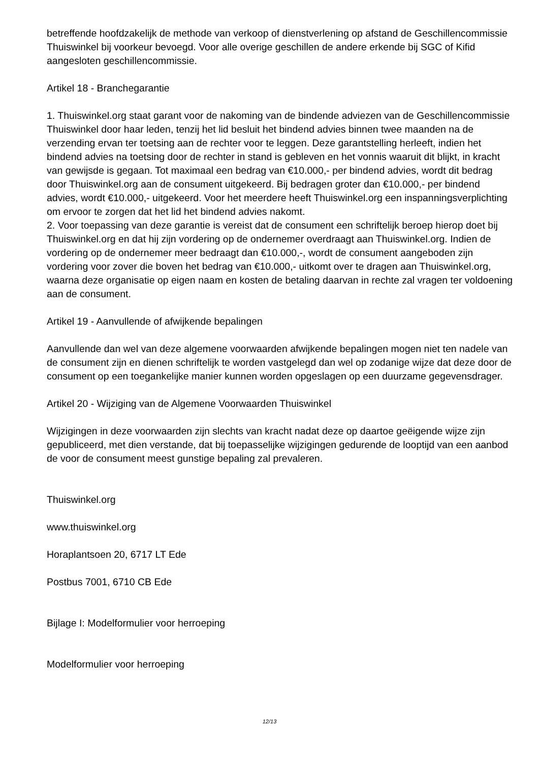betreffende hoofdzakelijk de methode van verkoop of dienstverlening op afstand de Geschillencommissie Thuiswinkel bij voorkeur bevoegd. Voor alle overige geschillen de andere erkende bij SGC of Kifid aangesloten geschillencommissie.
Artikel 18 - Branchegarantie
1. Thuiswinkel.org staat garant voor de nakoming van de bindende adviezen van de Geschillencommissie Thuiswinkel door haar leden, tenzij het lid besluit het bindend advies binnen twee maanden na de verzending ervan ter toetsing aan de rechter voor te leggen. Deze garantstelling herleeft, indien het bindend advies na toetsing door de rechter in stand is gebleven en het vonnis waaruit dit blijkt, in kracht van gewijsde is gegaan. Tot maximaal een bedrag van €10.000,- per bindend advies, wordt dit bedrag door Thuiswinkel.org aan de consument uitgekeerd. Bij bedragen groter dan €10.000,- per bindend advies, wordt €10.000,- uitgekeerd. Voor het meerdere heeft Thuiswinkel.org een inspanningsverplichting om ervoor te zorgen dat het lid het bindend advies nakomt.
2. Voor toepassing van deze garantie is vereist dat de consument een schriftelijk beroep hierop doet bij Thuiswinkel.org en dat hij zijn vordering op de ondernemer overdraagt aan Thuiswinkel.org. Indien de vordering op de ondernemer meer bedraagt dan €10.000,-, wordt de consument aangeboden zijn vordering voor zover die boven het bedrag van €10.000,- uitkomt over te dragen aan Thuiswinkel.org, waarna deze organisatie op eigen naam en kosten de betaling daarvan in rechte zal vragen ter voldoening aan de consument.
Artikel 19 - Aanvullende of afwijkende bepalingen
Aanvullende dan wel van deze algemene voorwaarden afwijkende bepalingen mogen niet ten nadele van de consument zijn en dienen schriftelijk te worden vastgelegd dan wel op zodanige wijze dat deze door de consument op een toegankelijke manier kunnen worden opgeslagen op een duurzame gegevensdrager.
Artikel 20 - Wijziging van de Algemene Voorwaarden Thuiswinkel
Wijzigingen in deze voorwaarden zijn slechts van kracht nadat deze op daartoe geëigende wijze zijn gepubliceerd, met dien verstande, dat bij toepasselijke wijzigingen gedurende de looptijd van een aanbod de voor de consument meest gunstige bepaling zal prevaleren.
Thuiswinkel.org
www.thuiswinkel.org
Horaplantsoen 20, 6717 LT Ede
Postbus 7001, 6710 CB Ede
Bijlage I: Modelformulier voor herroeping
Modelformulier voor herroeping
12/13